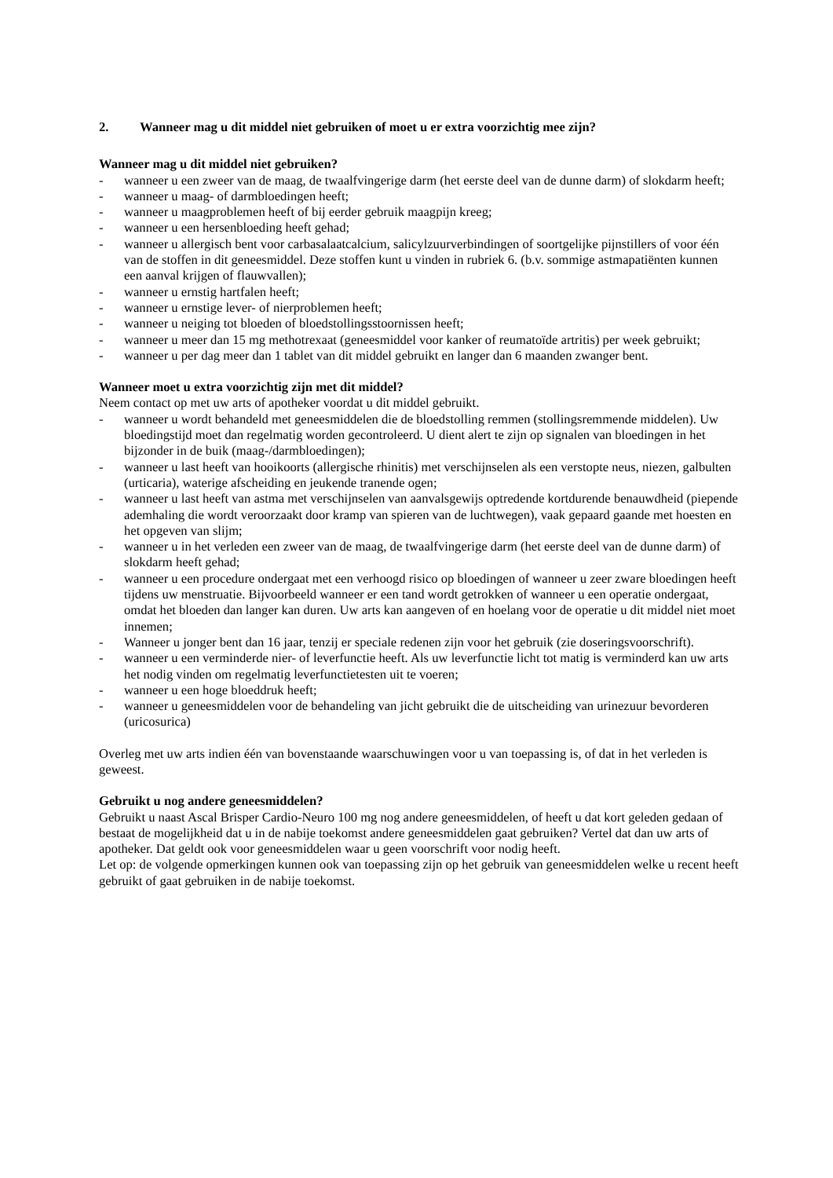2. Wanneer mag u dit middel niet gebruiken of moet u er extra voorzichtig mee zijn?
Wanneer mag u dit middel niet gebruiken?
- wanneer u een zweer van de maag, de twaalfvingerige darm (het eerste deel van de dunne darm) of slokdarm heeft;
- wanneer u maag- of darmbloedingen heeft;
- wanneer u maagproblemen heeft of bij eerder gebruik maagpijn kreeg;
- wanneer u een hersenbloeding heeft gehad;
- wanneer u allergisch bent voor carbasalaatcalcium, salicylzuurverbindingen of soortgelijke pijnstillers of voor één van de stoffen in dit geneesmiddel. Deze stoffen kunt u vinden in rubriek 6. (b.v. sommige astmapatiënten kunnen een aanval krijgen of flauwvallen);
- wanneer u ernstig hartfalen heeft;
- wanneer u ernstige lever- of nierproblemen heeft;
- wanneer u neiging tot bloeden of bloedstollingsstoornissen heeft;
- wanneer u meer dan 15 mg methotrexaat (geneesmiddel voor kanker of reumatoïde artritis) per week gebruikt;
- wanneer u per dag meer dan 1 tablet van dit middel gebruikt en langer dan 6 maanden zwanger bent.
Wanneer moet u extra voorzichtig zijn met dit middel?
Neem contact op met uw arts of apotheker voordat u dit middel gebruikt.
- wanneer u wordt behandeld met geneesmiddelen die de bloedstolling remmen (stollingsremmende middelen). Uw bloedingstijd moet dan regelmatig worden gecontroleerd. U dient alert te zijn op signalen van bloedingen in het bijzonder in de buik (maag-/darmbloedingen);
- wanneer u last heeft van hooikoorts (allergische rhinitis) met verschijnselen als een verstopte neus, niezen, galbulten (urticaria), waterige afscheiding en jeukende tranende ogen;
- wanneer u last heeft van astma met verschijnselen van aanvalsgewijs optredende kortdurende benauwdheid (piepende ademhaling die wordt veroorzaakt door kramp van spieren van de luchtwegen), vaak gepaard gaande met hoesten en het opgeven van slijm;
- wanneer u in het verleden een zweer van de maag, de twaalfvingerige darm (het eerste deel van de dunne darm) of slokdarm heeft gehad;
- wanneer u een procedure ondergaat met een verhoogd risico op bloedingen of wanneer u zeer zware bloedingen heeft tijdens uw menstruatie. Bijvoorbeeld wanneer er een tand wordt getrokken of wanneer u een operatie ondergaat, omdat het bloeden dan langer kan duren. Uw arts kan aangeven of en hoelang voor de operatie u dit middel niet moet innemen;
- Wanneer u jonger bent dan 16 jaar, tenzij er speciale redenen zijn voor het gebruik (zie doseringsvoorschrift).
- wanneer u een verminderde nier- of leverfunctie heeft. Als uw leverfunctie licht tot matig is verminderd kan uw arts het nodig vinden om regelmatig leverfunctietesten uit te voeren;
- wanneer u een hoge bloeddruk heeft;
- wanneer u geneesmiddelen voor de behandeling van jicht gebruikt die de uitscheiding van urinezuur bevorderen (uricosurica)
Overleg met uw arts indien één van bovenstaande waarschuwingen voor u van toepassing is, of dat in het verleden is geweest.
Gebruikt u nog andere geneesmiddelen?
Gebruikt u naast Ascal Brisper Cardio-Neuro 100 mg nog andere geneesmiddelen, of heeft u dat kort geleden gedaan of bestaat de mogelijkheid dat u in de nabije toekomst andere geneesmiddelen gaat gebruiken? Vertel dat dan uw arts of apotheker. Dat geldt ook voor geneesmiddelen waar u geen voorschrift voor nodig heeft.
Let op: de volgende opmerkingen kunnen ook van toepassing zijn op het gebruik van geneesmiddelen welke u recent heeft gebruikt of gaat gebruiken in de nabije toekomst.